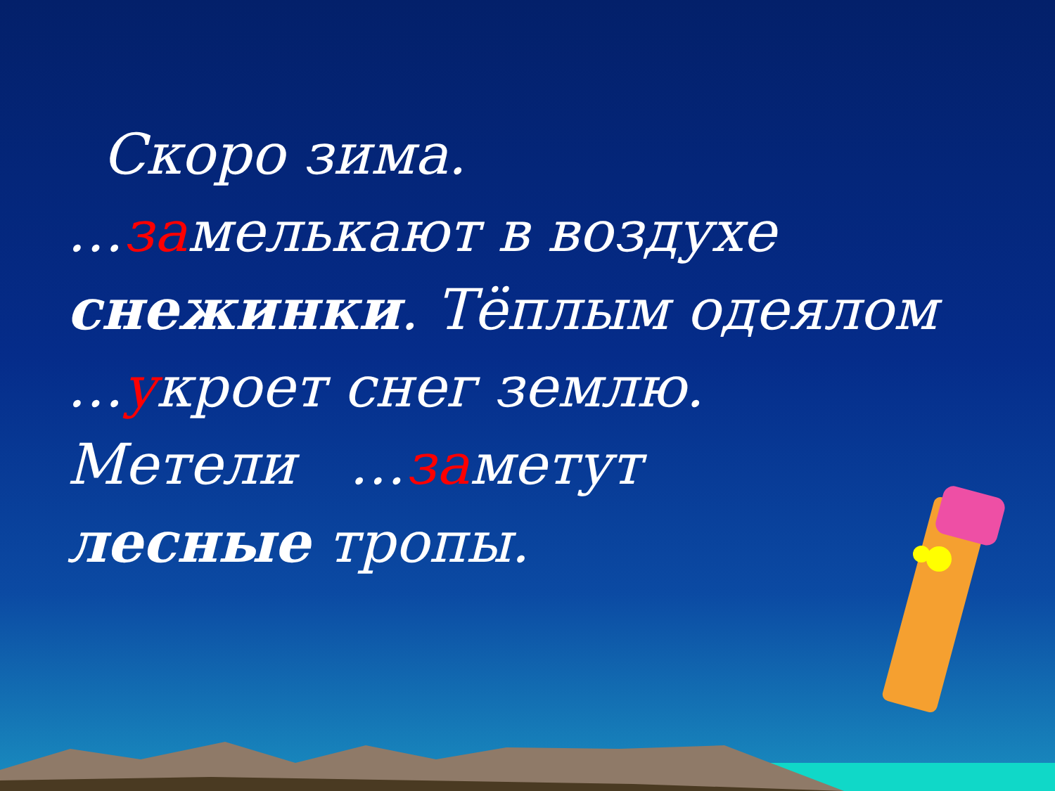Скоро зима.
…замелькают в воздухе
снежинки. Тёплым одеялом
…укроет снег землю.
Метели …заметут
лесные тропы.